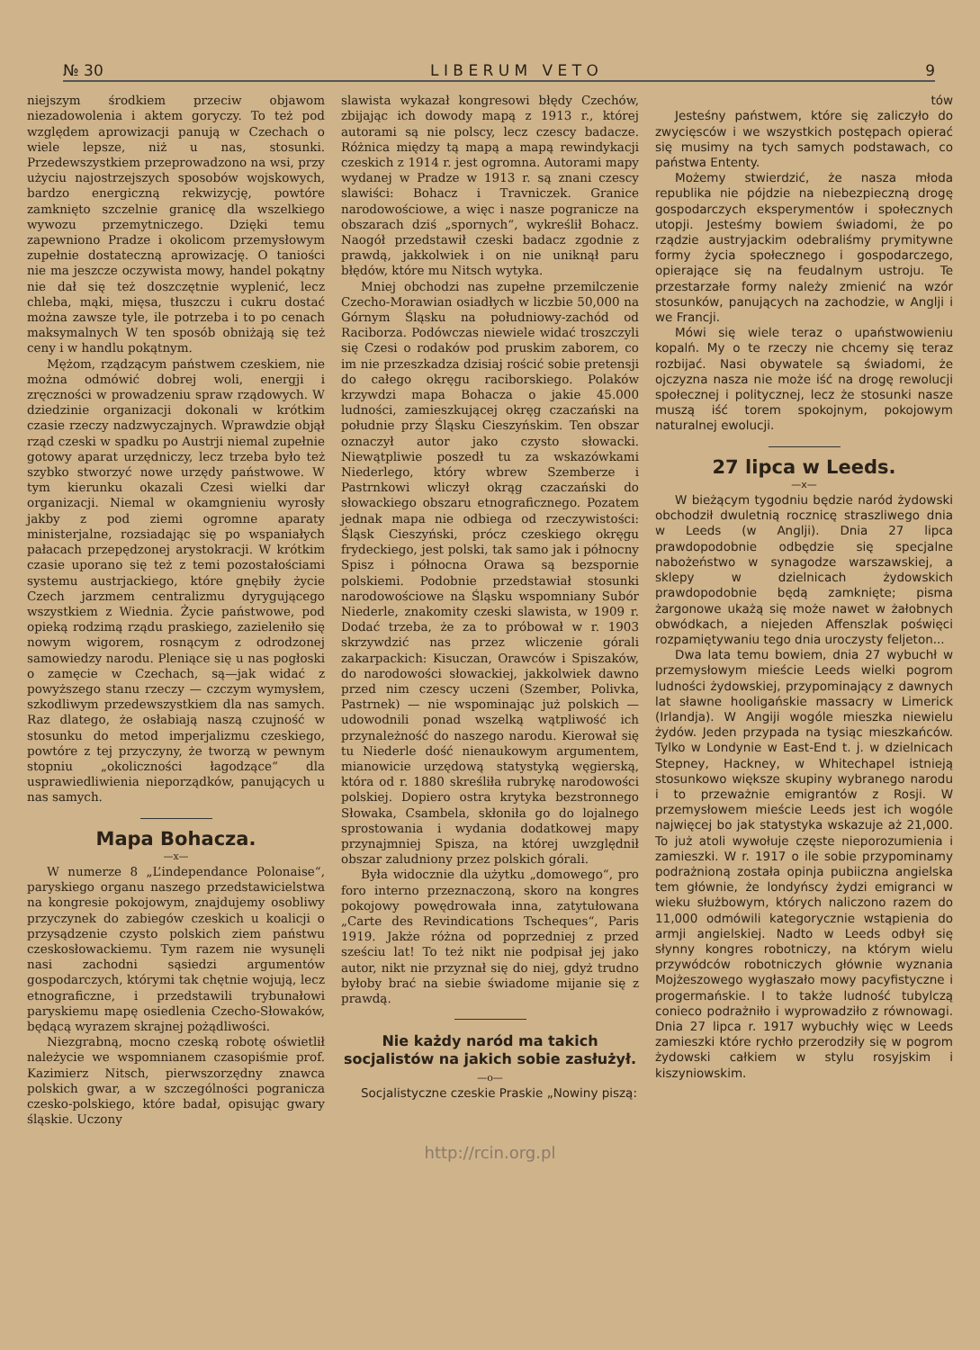№ 30 L I B E R U M V E T O 9
niejszym środkiem przeciw objawom niezadowolenia i aktem goryczy. To też pod względem aprowizacji panują w Czechach o wiele lepsze, niż u nas, stosunki. Przedewszystkiem przeprowadzono na wsi, przy użyciu najostrzejszych sposobów wojskowych, bardzo energiczną rekwizycję, powtóre zamknięto szczelnie granicę dla wszelkiego wywozu przemytniczego. Dzięki temu zapewniono Pradze i okolicom przemysłowym zupełnie dostateczną aprowizację. O taniości nie ma jeszcze oczywista mowy, handel pokątny nie dał się też doszczętnie wyplenić, lecz chleba, mąki, mięsa, tłuszczu i cukru dostać można zawsze tyle, ile potrzeba i to po cenach maksymalnych W ten sposób obniżają się też ceny i w handlu pokątnym.
Mężom, rządzącym państwem czeskiem, nie można odmówić dobrej woli, energji i zręczności w prowadzeniu spraw rządowych. W dziedzinie organizacji dokonali w krótkim czasie rzeczy nadzwyczajnych. Wprawdzie objął rząd czeski w spadku po Austrji niemal zupełnie gotowy aparat urzędniczy, lecz trzeba było też szybko stworzyć nowe urzędy państwowe. W tym kierunku okazali Czesi wielki dar organizacji. Niemal w okamgnieniu wyrosły jakby z pod ziemi ogromne aparaty ministerjalne, rozsiadając się po wspaniałych pałacach przepędzonej arystokracji. W krótkim czasie uporano się też z temi pozostałościami systemu austrjackiego, które gnębiły życie Czech jarzmem centralizmu dyrygującego wszystkiem z Wiednia. Życie państwowe, pod opieką rodzimą rządu praskiego, zazieleniło się nowym wigorem, rosnącym z odrodzonej samowiedzy narodu. Pleniące się u nas pogłoski o zamęcie w Czechach, są—jak widać z powyższego stanu rzeczy — czczym wymysłem, szkodliwym przedewszystkiem dla nas samych. Raz dlatego, że osłabiają naszą czujność w stosunku do metod imperjalizmu czeskiego, powtóre z tej przyczyny, że tworzą w pewnym stopniu „okoliczności łagodzące“ dla usprawiedliwienia nieporządków, panujących u nas samych.
Mapa Bohacza.
—x—
W numerze 8 „L’independance Polonaise“, paryskiego organu naszego przedstawicielstwa na kongresie pokojowym, znajdujemy osobliwy przyczynek do zabiegów czeskich u koalicji o przysądzenie czysto polskich ziem państwu czeskosłowackiemu. Tym razem nie wysunęli nasi zachodni sąsiedzi argumentów gospodarczych, którymi tak chętnie wojują, lecz etnograficzne, i przedstawili trybunałowi paryskiemu mapę osiedlenia Czecho-Słowaków, będącą wyrazem skrajnej pożądliwości.
Niezgrabną, mocno czeską robotę oświetlił należycie we wspomnianem czasopiśmie prof. Kazimierz Nitsch, pierwszorzędny znawca polskich gwar, a w szczególności pogranicza czesko-polskiego, które badał, opisując gwary śląskie. Uczony
slawista wykazał kongresowi błędy Czechów, zbijając ich dowody mapą z 1913 r., której autorami są nie polscy, lecz czescy badacze. Różnica między tą mapą a mapą rewindykacji czeskich z 1914 r. jest ogromna. Autorami mapy wydanej w Pradze w 1913 r. są znani czescy slawiści: Bohacz i Travniczek. Granice narodowościowe, a więc i nasze pogranicze na obszarach dziś „spornych“, wykreślił Bohacz. Naogół przedstawił czeski badacz zgodnie z prawdą, jakkolwiek i on nie uniknął paru błędów, które mu Nitsch wytyka.
Mniej obchodzi nas zupełne przemilczenie Czecho-Morawian osiadłych w liczbie 50,000 na Górnym Śląsku na południowy-zachód od Raciborza. Podówczas niewiele widać troszczyli się Czesi o rodaków pod pruskim zaborem, co im nie przeszkadza dzisiaj rościć sobie pretensji do całego okręgu raciborskiego. Polaków krzywdzi mapa Bohacza o jakie 45.000 ludności, zamieszkującej okręg czaczański na południe przy Śląsku Cieszyńskim. Ten obszar oznaczył autor jako czysto słowacki. Niewątpliwie poszedł tu za wskazówkami Niederlego, który wbrew Szemberze i Pastrnkowi wliczył okrąg czaczański do słowackiego obszaru etnograficznego. Pozatem jednak mapa nie odbiega od rzeczywistości: Śląsk Cieszyński, prócz czeskiego okręgu frydeckiego, jest polski, tak samo jak i północny Spisz i północna Orawa są bezspornie polskiemi. Podobnie przedstawiał stosunki narodowościowe na Śląsku wspomniany Subór Niederle, znakomity czeski slawista, w 1909 r. Dodać trzeba, że za to próbował w r. 1903 skrzywdzić nas przez wliczenie górali zakarpackich: Kisuczan, Orawców i Spiszaków, do narodowości słowackiej, jakkolwiek dawno przed nim czescy uczeni (Szember, Polivka, Pastrnek) — nie wspominając już polskich — udowodnili ponad wszelką wątpliwość ich przynależność do naszego narodu. Kierował się tu Niederle dość nienaukowym argumentem, mianowicie urzędową statystyką węgierską, która od r. 1880 skreśliła rubrykę narodowości polskiej. Dopiero ostra krytyka bezstronnego Słowaka, Csambela, skłoniła go do lojalnego sprostowania i wydania dodatkowej mapy przynajmniej Spisza, na której uwzględnił obszar zaludniony przez polskich górali.
Była widocznie dla użytku „domowego“, pro foro interno przeznaczoną, skoro na kongres pokojowy powędrowała inna, zatytułowana „Carte des Revindications Tscheques“, Paris 1919. Jakże różna od poprzedniej z przed sześciu lat! To też nikt nie podpisał jej jako autor, nikt nie przyznał się do niej, gdyż trudno byłoby brać na siebie świadome mijanie się z prawdą.
Nie każdy naród ma takich socjalistów na jakich sobie zasłużył.
—o—
Socjalistyczne czeskie Praskie „Nowiny piszą:
tów
Jesteśny państwem, które się zaliczyło do zwycięsców i we wszystkich postępach opierać się musimy na tych samych podstawach, co państwa Ententy.
Możemy stwierdzić, że nasza młoda republika nie pójdzie na niebezpieczną drogę gospodarczych eksperymentów i społecznych utopji. Jesteśmy bowiem świadomi, że po rządzie austryjackim odebraliśmy prymitywne formy życia społecznego i gospodarczego, opierające się na feudalnym ustroju. Te przestarzałe formy należy zmienić na wzór stosunków, panujących na zachodzie, w Anglji i we Francji.
Mówi się wiele teraz o upaństwowieniu kopalń. My o te rzeczy nie chcemy się teraz rozbijać. Nasi obywatele są świadomi, że ojczyzna nasza nie może iść na drogę rewolucji społecznej i politycznej, lecz że stosunki nasze muszą iść torem spokojnym, pokojowym naturalnej ewolucji.
27 lipca w Leeds.
—x—
W bieżącym tygodniu będzie naród żydowski obchodził dwuletnią rocznicę straszliwego dnia w Leeds (w Anglji). Dnia 27 lipca prawdopodobnie odbędzie się specjalne nabożeństwo w synagodze warszawskiej, a sklepy w dzielnicach żydowskich prawdopodobnie będą zamknięte; pisma żargonowe ukażą się może nawet w żałobnych obwódkach, a niejeden Affenszlak poświęci rozpamiętywaniu tego dnia uroczysty feljeton...
Dwa lata temu bowiem, dnia 27 wybuchł w przemysłowym mieście Leeds wielki pogrom ludności żydowskiej, przypominający z dawnych lat sławne hooligańskie massacry w Limerick (Irlandja). W Angiji wogóle mieszka niewielu żydów. Jeden przypada na tysiąc mieszkańców. Tylko w Londynie w East-End t. j. w dzielnicach Stepney, Hackney, w Whitechapel istnieją stosunkowo większe skupiny wybranego narodu i to przeważnie emigrantów z Rosji. W przemysłowem mieście Leeds jest ich wogóle najwięcej bo jak statystyka wskazuje aż 21,000. To już atoli wywołuje częste nieporozumienia i zamieszki. W r. 1917 o ile sobie przypominamy podrażnioną została opinja pubiiczna angielska tem głównie, że londyńscy żydzi emigranci w wieku służbowym, których naliczono razem do 11,000 odmówili kategorycznie wstąpienia do armji angielskiej. Nadto w Leeds odbył się słynny kongres robotniczy, na którym wielu przywódców robotniczych głównie wyznania Mojżeszowego wygłaszało mowy pacyfistyczne i progermańskie. I to także ludność tubylczą conieco podrażniło i wyprowadziło z równowagi. Dnia 27 lipca r. 1917 wybuchły więc w Leeds zamieszki które rychło przerodziły się w pogrom żydowski całkiem w stylu rosyjskim i kiszyniowskim.
http://rcin.org.pl